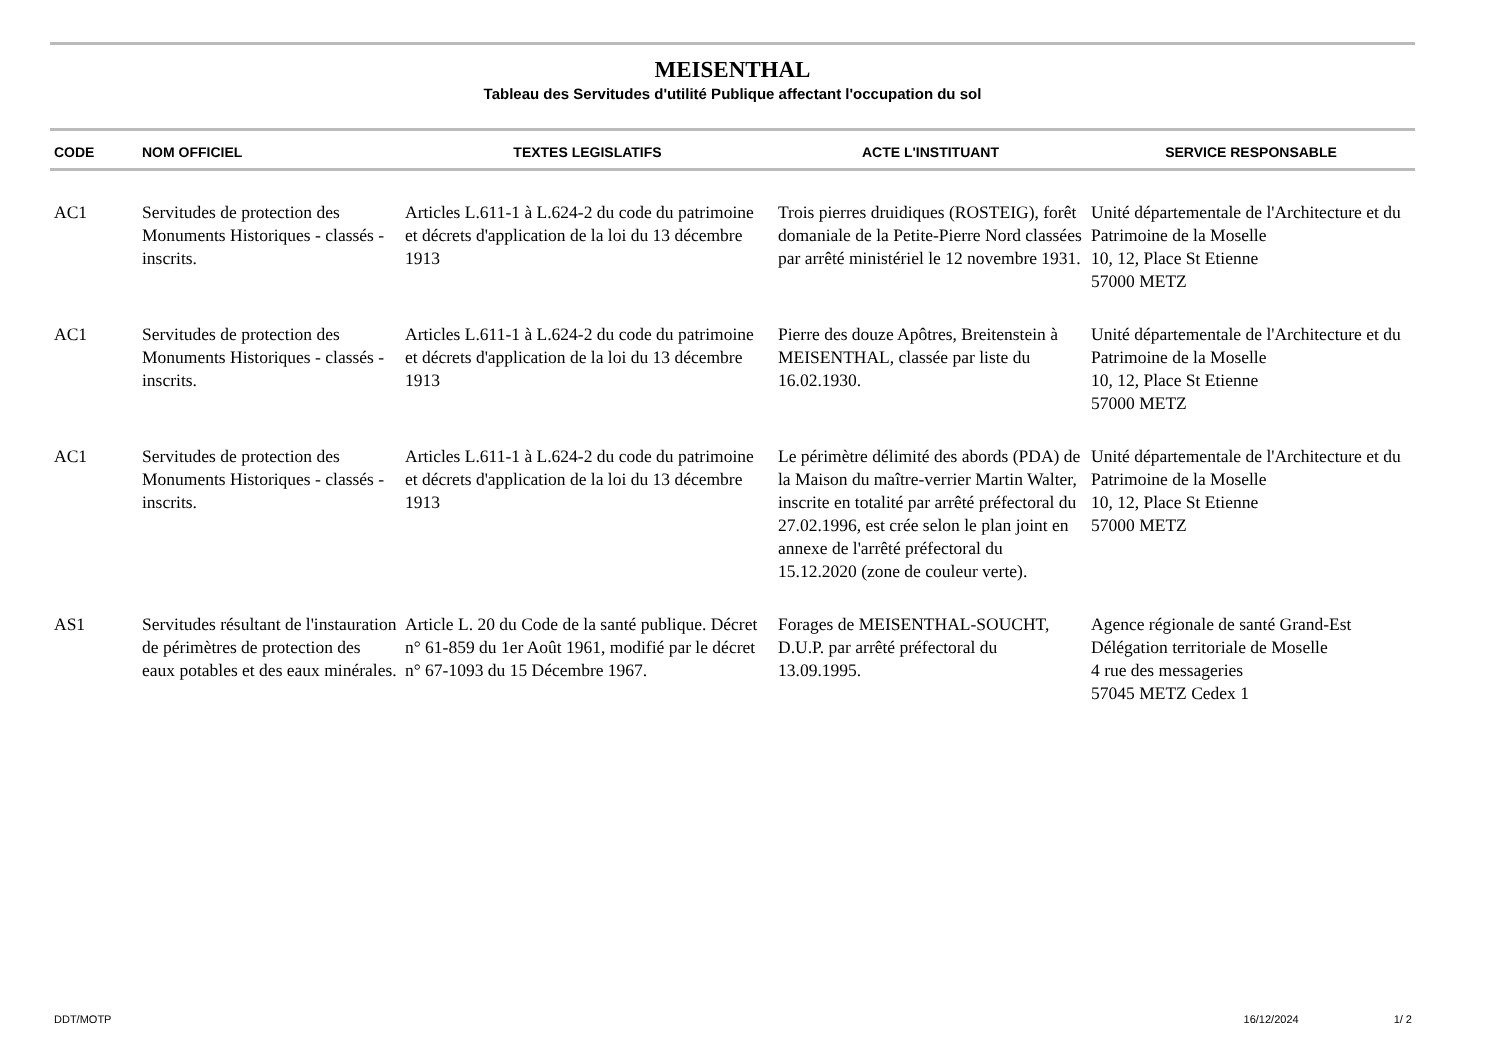MEISENTHAL
Tableau des Servitudes d'utilité Publique affectant l'occupation du sol
| CODE | NOM OFFICIEL | TEXTES LEGISLATIFS | ACTE L'INSTITUANT | SERVICE RESPONSABLE |
| --- | --- | --- | --- | --- |
| AC1 | Servitudes de protection des Monuments Historiques - classés - inscrits. | Articles L.611-1 à L.624-2 du code du patrimoine et décrets d'application de la loi du 13 décembre 1913 | Trois pierres druidiques (ROSTEIG), forêt domaniale de la Petite-Pierre Nord classées par arrêté ministériel le 12 novembre 1931. | Unité départementale de l'Architecture et du Patrimoine de la Moselle 10, 12, Place St Etienne 57000 METZ |
| AC1 | Servitudes de protection des Monuments Historiques - classés - inscrits. | Articles L.611-1 à L.624-2 du code du patrimoine et décrets d'application de la loi du 13 décembre 1913 | Pierre des douze Apôtres, Breitenstein à MEISENTHAL, classée par liste du 16.02.1930. | Unité départementale de l'Architecture et du Patrimoine de la Moselle 10, 12, Place St Etienne 57000 METZ |
| AC1 | Servitudes de protection des Monuments Historiques - classés - inscrits. | Articles L.611-1 à L.624-2 du code du patrimoine et décrets d'application de la loi du 13 décembre 1913 | Le périmètre délimité des abords (PDA) de la Maison du maître-verrier Martin Walter, inscrite en totalité par arrêté préfectoral du 27.02.1996, est crée selon le plan joint en annexe de l'arrêté préfectoral du 15.12.2020 (zone de couleur verte). | Unité départementale de l'Architecture et du Patrimoine de la Moselle 10, 12, Place St Etienne 57000 METZ |
| AS1 | Servitudes résultant de l'instauration de périmètres de protection des eaux potables et des eaux minérales. | Article L. 20 du Code de la santé publique. Décret n° 61-859 du 1er Août 1961, modifié par le décret n° 67-1093 du 15 Décembre 1967. | Forages de MEISENTHAL-SOUCHT, D.U.P. par arrêté préfectoral du 13.09.1995. | Agence régionale de santé Grand-Est Délégation territoriale de Moselle 4 rue des messageries 57045 METZ Cedex 1 |
DDT/MOTP 16/12/2024 1/ 2